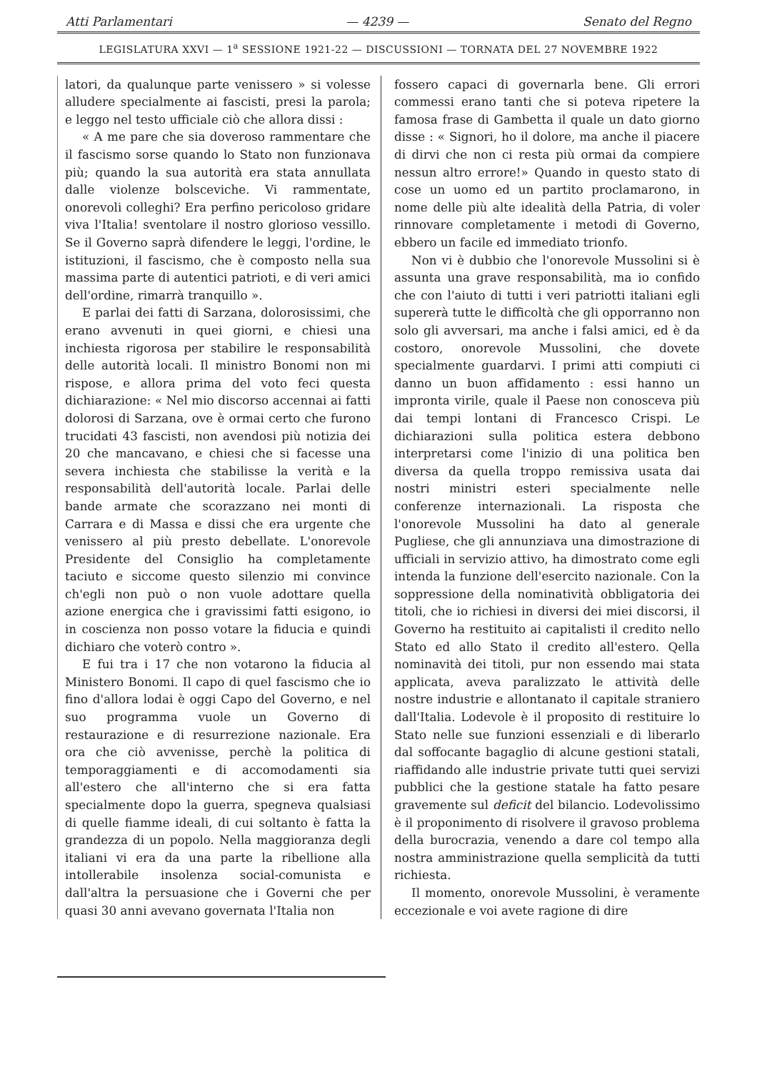Atti Parlamentari — 4239 — Senato del Regno
LEGISLATURA XXVI — 1<sup>a</sup> SESSIONE 1921-22 — DISCUSSIONI — TORNATA DEL 27 NOVEMBRE 1922
latori, da qualunque parte venissero » si volesse alludere specialmente ai fascisti, presi la parola; e leggo nel testo ufficiale ciò che allora dissi :
« A me pare che sia doveroso rammentare che il fascismo sorse quando lo Stato non funzionava più; quando la sua autorità era stata annullata dalle violenze bolsceviche. Vi rammentate, onorevoli colleghi? Era perfino pericoloso gridare viva l'Italia! sventolare il nostro glorioso vessillo. Se il Governo saprà difendere le leggi, l'ordine, le istituzioni, il fascismo, che è composto nella sua massima parte di autentici patrioti, e di veri amici dell'ordine, rimarrà tranquillo ».
E parlai dei fatti di Sarzana, dolorosissimi, che erano avvenuti in quei giorni, e chiesi una inchiesta rigorosa per stabilire le responsabilità delle autorità locali. Il ministro Bonomi non mi rispose, e allora prima del voto feci questa dichiarazione: « Nel mio discorso accennai ai fatti dolorosi di Sarzana, ove è ormai certo che furono trucidati 43 fascisti, non avendosi più notizia dei 20 che mancavano, e chiesi che si facesse una severa inchiesta che stabilisse la verità e la responsabilità dell'autorità locale. Parlai delle bande armate che scorazzano nei monti di Carrara e di Massa e dissi che era urgente che venissero al più presto debellate. L'onorevole Presidente del Consiglio ha completamente taciuto e siccome questo silenzio mi convince ch'egli non può o non vuole adottare quella azione energica che i gravissimi fatti esigono, io in coscienza non posso votare la fiducia e quindi dichiaro che voterò contro ».
E fui tra i 17 che non votarono la fiducia al Ministero Bonomi. Il capo di quel fascismo che io fino d'allora lodai è oggi Capo del Governo, e nel suo programma vuole un Governo di restaurazione e di resurrezione nazionale. Era ora che ciò avvenisse, perchè la politica di temporaggiamenti e di accomodamenti sia all'estero che all'interno che si era fatta specialmente dopo la guerra, spegneva qualsiasi di quelle fiamme ideali, di cui soltanto è fatta la grandezza di un popolo. Nella maggioranza degli italiani vi era da una parte la ribellione alla intollerabile insolenza social-comunista e dall'altra la persuasione che i Governi che per quasi 30 anni avevano governata l'Italia non
fossero capaci di governarla bene. Gli errori commessi erano tanti che si poteva ripetere la famosa frase di Gambetta il quale un dato giorno disse : « Signori, ho il dolore, ma anche il piacere di dirvi che non ci resta più ormai da compiere nessun altro errore!» Quando in questo stato di cose un uomo ed un partito proclamarono, in nome delle più alte idealità della Patria, di voler rinnovare completamente i metodi di Governo, ebbero un facile ed immediato trionfo.
Non vi è dubbio che l'onorevole Mussolini si è assunta una grave responsabilità, ma io confido che con l'aiuto di tutti i veri patriotti italiani egli supererà tutte le difficoltà che gli opporranno non solo gli avversari, ma anche i falsi amici, ed è da costoro, onorevole Mussolini, che dovete specialmente guardarvi. I primi atti compiuti ci danno un buon affidamento : essi hanno un impronta virile, quale il Paese non conosceva più dai tempi lontani di Francesco Crispi. Le dichiarazioni sulla politica estera debbono interpretarsi come l'inizio di una politica ben diversa da quella troppo remissiva usata dai nostri ministri esteri specialmente nelle conferenze internazionali. La risposta che l'onorevole Mussolini ha dato al generale Pugliese, che gli annunziava una dimostrazione di ufficiali in servizio attivo, ha dimostrato come egli intenda la funzione dell'esercito nazionale. Con la soppressione della nominatività obbligatoria dei titoli, che io richiesi in diversi dei miei discorsi, il Governo ha restituito ai capitalisti il credito nello Stato ed allo Stato il credito all'estero. Qella nominavità dei titoli, pur non essendo mai stata applicata, aveva paralizzato le attività delle nostre industrie e allontanato il capitale straniero dall'Italia. Lodevole è il proposito di restituire lo Stato nelle sue funzioni essenziali e di liberarlo dal soffocante bagaglio di alcune gestioni statali, riaffidando alle industrie private tutti quei servizi pubblici che la gestione statale ha fatto pesare gravemente sul deficit del bilancio. Lodevolissimo è il proponimento di risolvere il gravoso problema della burocrazia, venendo a dare col tempo alla nostra amministrazione quella semplicità da tutti richiesta.
Il momento, onorevole Mussolini, è veramente eccezionale e voi avete ragione di dire